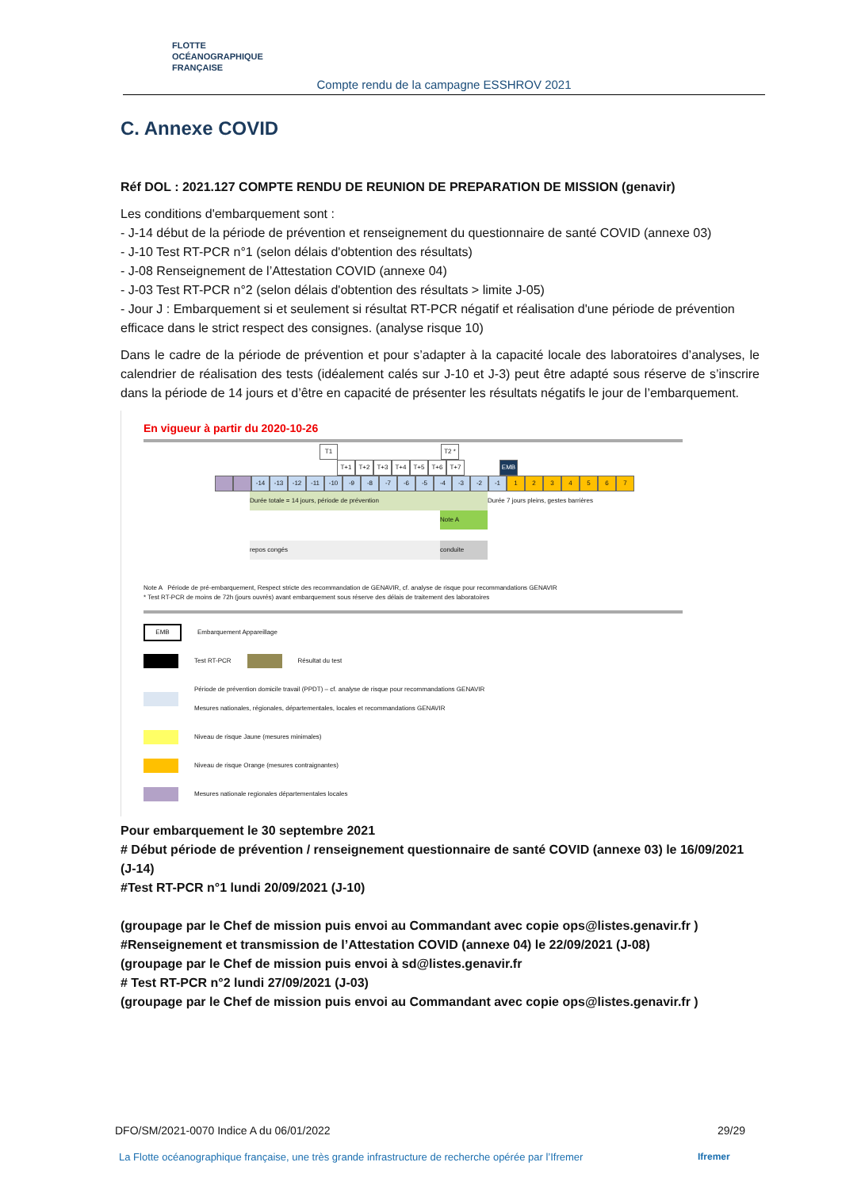FLOTTE
OCÉANOGRAPHIQUE
FRANÇAISE
Compte rendu de la campagne ESSHROV 2021
C. Annexe COVID
Réf DOL : 2021.127 COMPTE RENDU DE REUNION DE PREPARATION DE MISSION (genavir)
Les conditions d'embarquement sont :
- J-14 début de la période de prévention et renseignement du questionnaire de santé COVID (annexe 03)
- J-10 Test RT-PCR n°1 (selon délais d'obtention des résultats)
- J-08 Renseignement de l’Attestation COVID (annexe 04)
- J-03 Test RT-PCR n°2 (selon délais d'obtention des résultats > limite J-05)
- Jour J : Embarquement si et seulement si résultat RT-PCR négatif et réalisation d'une période de prévention efficace dans le strict respect des consignes. (analyse risque 10)
Dans le cadre de la période de prévention et pour s’adapter à la capacité locale des laboratoires d’analyses, le calendrier de réalisation des tests (idéalement calés sur J-10 et J-3) peut être adapté sous réserve de s’inscrire dans la période de 14 jours et d’être en capacité de présenter les résultats négatifs le jour de l’embarquement.
En vigueur à partir du 2020-10-26
T1 T2 *
T+1 T+2 T+3 T+4 T+5 T+6 T+7 EMB
-14 -13 -12 -11 -10 -9 -8 -7 -6 -5 -4 -3 -2 -1 1234567
Durée totale = 14 jours, période de prévention Durée 7 jours pleins, gestes barrières
Note A
repos congés conduite
Note A Période de pré-embarquement, Respect stricte des recommandation de GENAVIR, cf. analyse de risque pour recommandations GENAVIR
* Test RT-PCR de moins de 72h (jours ouvrés) avant embarquement sous réserve des délais de traitement des laboratoires
EMB Embarquement Appareillage
Test RT-PCR Résultat du test
Période de prévention domicile travail (PPDT) – cf. analyse de risque pour recommandations GENAVIR
Mesures nationales, régionales, départementales, locales et recommandations GENAVIR
Niveau de risque Jaune (mesures minimales)
Niveau de risque Orange (mesures contraignantes)
Mesures nationale regionales départementales locales
Pour embarquement le 30 septembre 2021
# Début période de prévention / renseignement questionnaire de santé COVID (annexe 03) le 16/09/2021 (J-14)
#Test RT-PCR n°1 lundi 20/09/2021 (J-10)
(groupage par le Chef de mission puis envoi au Commandant avec copie ops@listes.genavir.fr )
#Renseignement et transmission de l’Attestation COVID (annexe 04) le 22/09/2021 (J-08)
(groupage par le Chef de mission puis envoi à sd@listes.genavir.fr
# Test RT-PCR n°2 lundi 27/09/2021 (J-03)
(groupage par le Chef de mission puis envoi au Commandant avec copie ops@listes.genavir.fr )
DFO/SM/2021-0070 Indice A du 06/01/2022 29/29
La Flotte océanographique française, une très grande infrastructure de recherche opérée par l’Ifremer
Ifremer